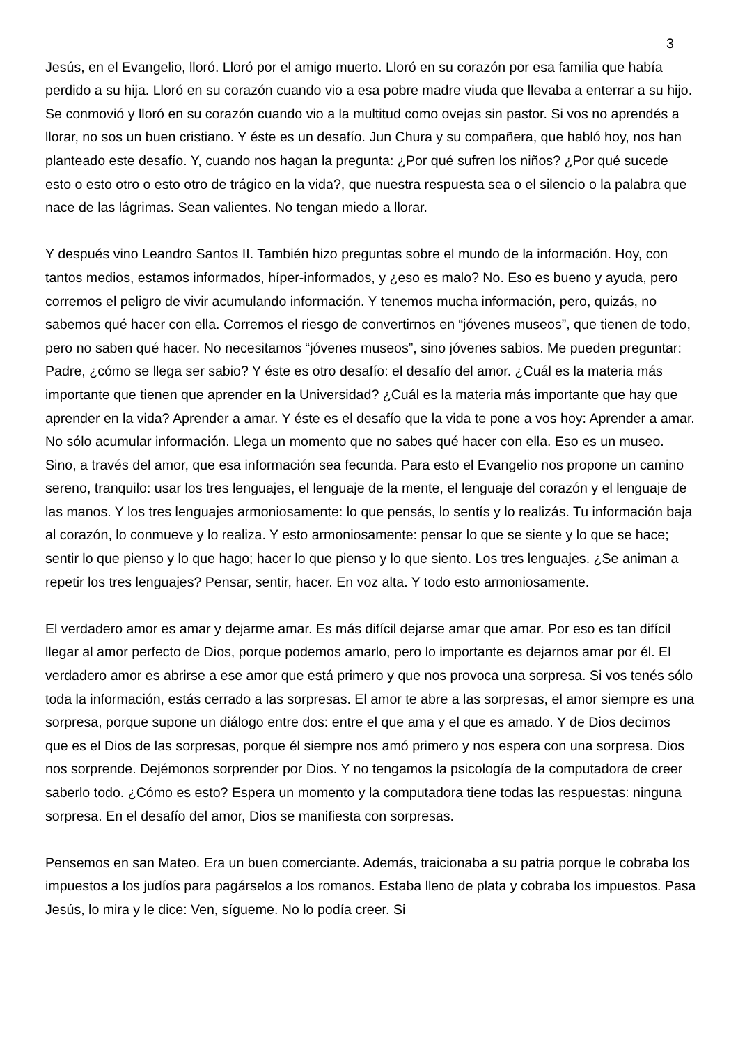3
Jesús, en el Evangelio, lloró. Lloró por el amigo muerto. Lloró en su corazón por esa familia que había perdido a su hija. Lloró en su corazón cuando vio a esa pobre madre viuda que llevaba a enterrar a su hijo. Se conmovió y lloró en su corazón cuando vio a la multitud como ovejas sin pastor. Si vos no aprendés a llorar, no sos un buen cristiano. Y éste es un desafío. Jun Chura y su compañera, que habló hoy, nos han planteado este desafío. Y, cuando nos hagan la pregunta: ¿Por qué sufren los niños? ¿Por qué sucede esto o esto otro o esto otro de trágico en la vida?, que nuestra respuesta sea o el silencio o la palabra que nace de las lágrimas. Sean valientes. No tengan miedo a llorar.
Y después vino Leandro Santos II. También hizo preguntas sobre el mundo de la información. Hoy, con tantos medios, estamos informados, híper-informados, y ¿eso es malo? No. Eso es bueno y ayuda, pero corremos el peligro de vivir acumulando información. Y tenemos mucha información, pero, quizás, no sabemos qué hacer con ella. Corremos el riesgo de convertirnos en “jóvenes museos”, que tienen de todo, pero no saben qué hacer. No necesitamos “jóvenes museos”, sino jóvenes sabios. Me pueden preguntar: Padre, ¿cómo se llega ser sabio? Y éste es otro desafío: el desafío del amor. ¿Cuál es la materia más importante que tienen que aprender en la Universidad? ¿Cuál es la materia más importante que hay que aprender en la vida? Aprender a amar. Y éste es el desafío que la vida te pone a vos hoy: Aprender a amar. No sólo acumular información. Llega un momento que no sabes qué hacer con ella. Eso es un museo. Sino, a través del amor, que esa información sea fecunda. Para esto el Evangelio nos propone un camino sereno, tranquilo: usar los tres lenguajes, el lenguaje de la mente, el lenguaje del corazón y el lenguaje de las manos. Y los tres lenguajes armoniosamente: lo que pensás, lo sentís y lo realizás. Tu información baja al corazón, lo conmueve y lo realiza. Y esto armoniosamente: pensar lo que se siente y lo que se hace; sentir lo que pienso y lo que hago; hacer lo que pienso y lo que siento. Los tres lenguajes. ¿Se animan a repetir los tres lenguajes? Pensar, sentir, hacer. En voz alta. Y todo esto armoniosamente.
El verdadero amor es amar y dejarme amar. Es más difícil dejarse amar que amar. Por eso es tan difícil llegar al amor perfecto de Dios, porque podemos amarlo, pero lo importante es dejarnos amar por él. El verdadero amor es abrirse a ese amor que está primero y que nos provoca una sorpresa. Si vos tenés sólo toda la información, estás cerrado a las sorpresas. El amor te abre a las sorpresas, el amor siempre es una sorpresa, porque supone un diálogo entre dos: entre el que ama y el que es amado. Y de Dios decimos que es el Dios de las sorpresas, porque él siempre nos amó primero y nos espera con una sorpresa. Dios nos sorprende. Dejémonos sorprender por Dios. Y no tengamos la psicología de la computadora de creer saberlo todo. ¿Cómo es esto? Espera un momento y la computadora tiene todas las respuestas: ninguna sorpresa. En el desafío del amor, Dios se manifiesta con sorpresas.
Pensemos en san Mateo. Era un buen comerciante. Además, traicionaba a su patria porque le cobraba los impuestos a los judíos para pagárselos a los romanos. Estaba lleno de plata y cobraba los impuestos. Pasa Jesús, lo mira y le dice: Ven, sígueme. No lo podía creer. Si